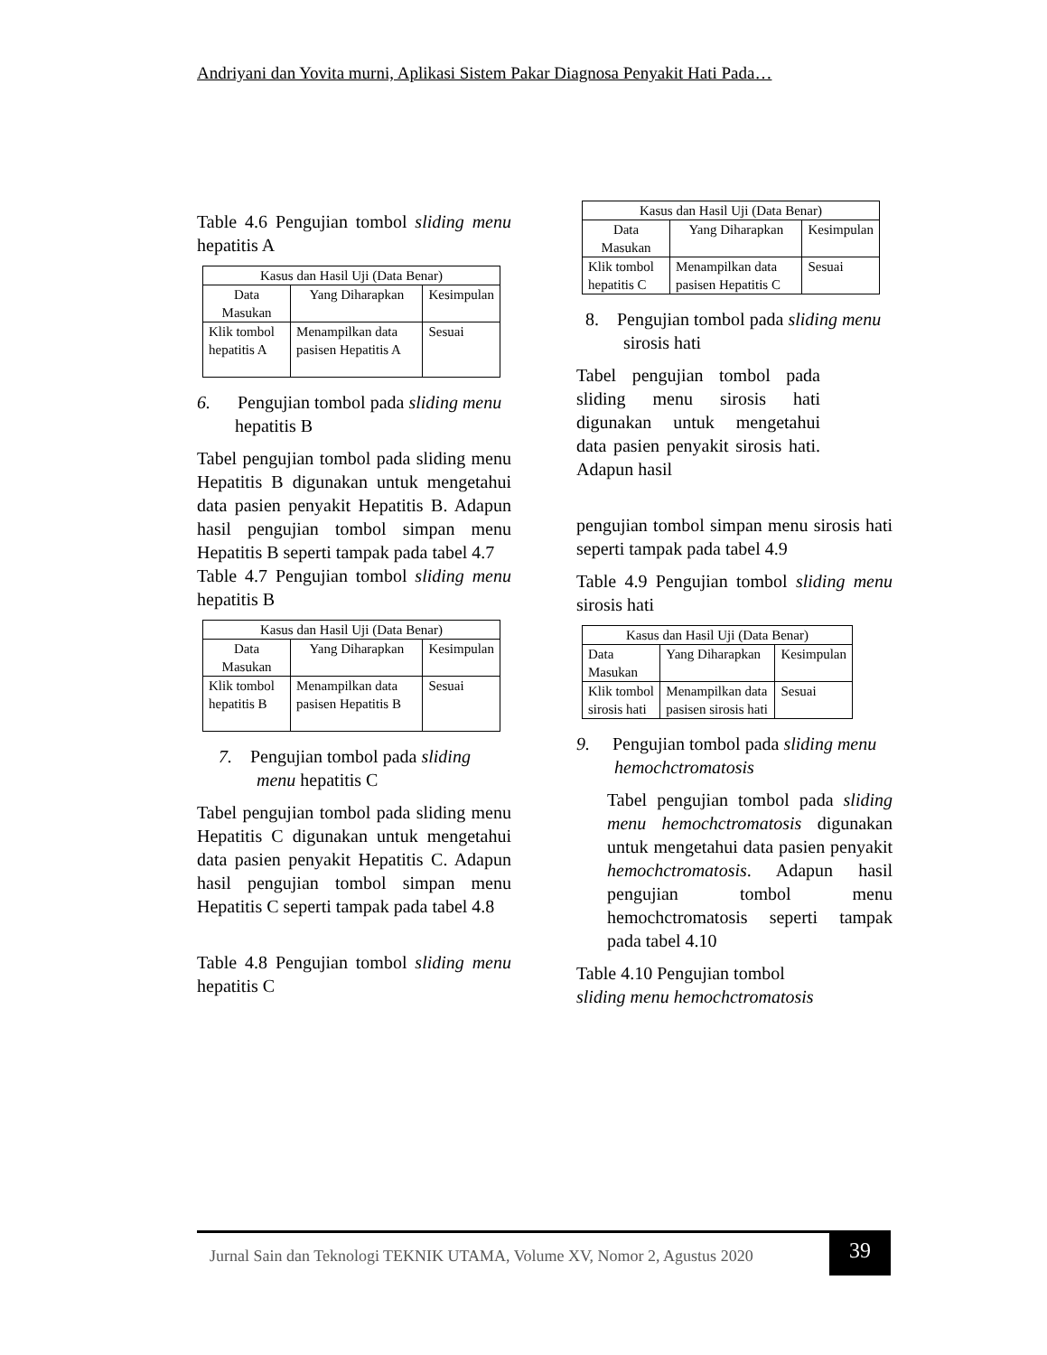Andriyani dan Yovita murni, Aplikasi Sistem Pakar Diagnosa Penyakit Hati Pada…
Table 4.6 Pengujian tombol sliding menu hepatitis A
| Kasus dan Hasil Uji (Data Benar) | | |
| --- | --- | --- |
| Data Masukan | Yang Diharapkan | Kesimpulan |
| Klik tombol hepatitis A | Menampilkan data pasisen Hepatitis A | Sesuai |
6. Pengujian tombol pada sliding menu hepatitis B
Tabel pengujian tombol pada sliding menu Hepatitis B digunakan untuk mengetahui data pasien penyakit Hepatitis B. Adapun hasil pengujian tombol simpan menu Hepatitis B seperti tampak pada tabel 4.7
Table 4.7 Pengujian tombol sliding menu hepatitis B
| Kasus dan Hasil Uji (Data Benar) | | |
| --- | --- | --- |
| Data Masukan | Yang Diharapkan | Kesimpulan |
| Klik tombol hepatitis B | Menampilkan data pasisen Hepatitis B | Sesuai |
7. Pengujian tombol pada sliding menu hepatitis C
Tabel pengujian tombol pada sliding menu Hepatitis C digunakan untuk mengetahui data pasien penyakit Hepatitis C. Adapun hasil pengujian tombol simpan menu Hepatitis C seperti tampak pada tabel 4.8
Table 4.8 Pengujian tombol sliding menu hepatitis C
| Kasus dan Hasil Uji (Data Benar) | | |
| --- | --- | --- |
| Data Masukan | Yang Diharapkan | Kesimpulan |
| Klik tombol hepatitis C | Menampilkan data pasisen Hepatitis C | Sesuai |
8. Pengujian tombol pada sliding menu sirosis hati
Tabel pengujian tombol pada sliding menu sirosis hati digunakan untuk mengetahui data pasien penyakit sirosis hati. Adapun hasil
pengujian tombol simpan menu sirosis hati seperti tampak pada tabel 4.9
Table 4.9 Pengujian tombol sliding menu sirosis hati
| Kasus dan Hasil Uji (Data Benar) | | |
| --- | --- | --- |
| Data Masukan | Yang Diharapkan | Kesimpulan |
| Klik tombol sirosis hati | Menampilkan data pasisen sirosis hati | Sesuai |
9. Pengujian tombol pada sliding menu hemochctromatosis
Tabel pengujian tombol pada sliding menu hemochctromatosis digunakan untuk mengetahui data pasien penyakit hemochctromatosis. Adapun hasil pengujian tombol menu hemochctromatosis seperti tampak pada tabel 4.10
Table 4.10 Pengujian tombol
sliding menu hemochctromatosis
Jurnal Sain dan Teknologi TEKNIK UTAMA, Volume XV, Nomor 2, Agustus 2020
39